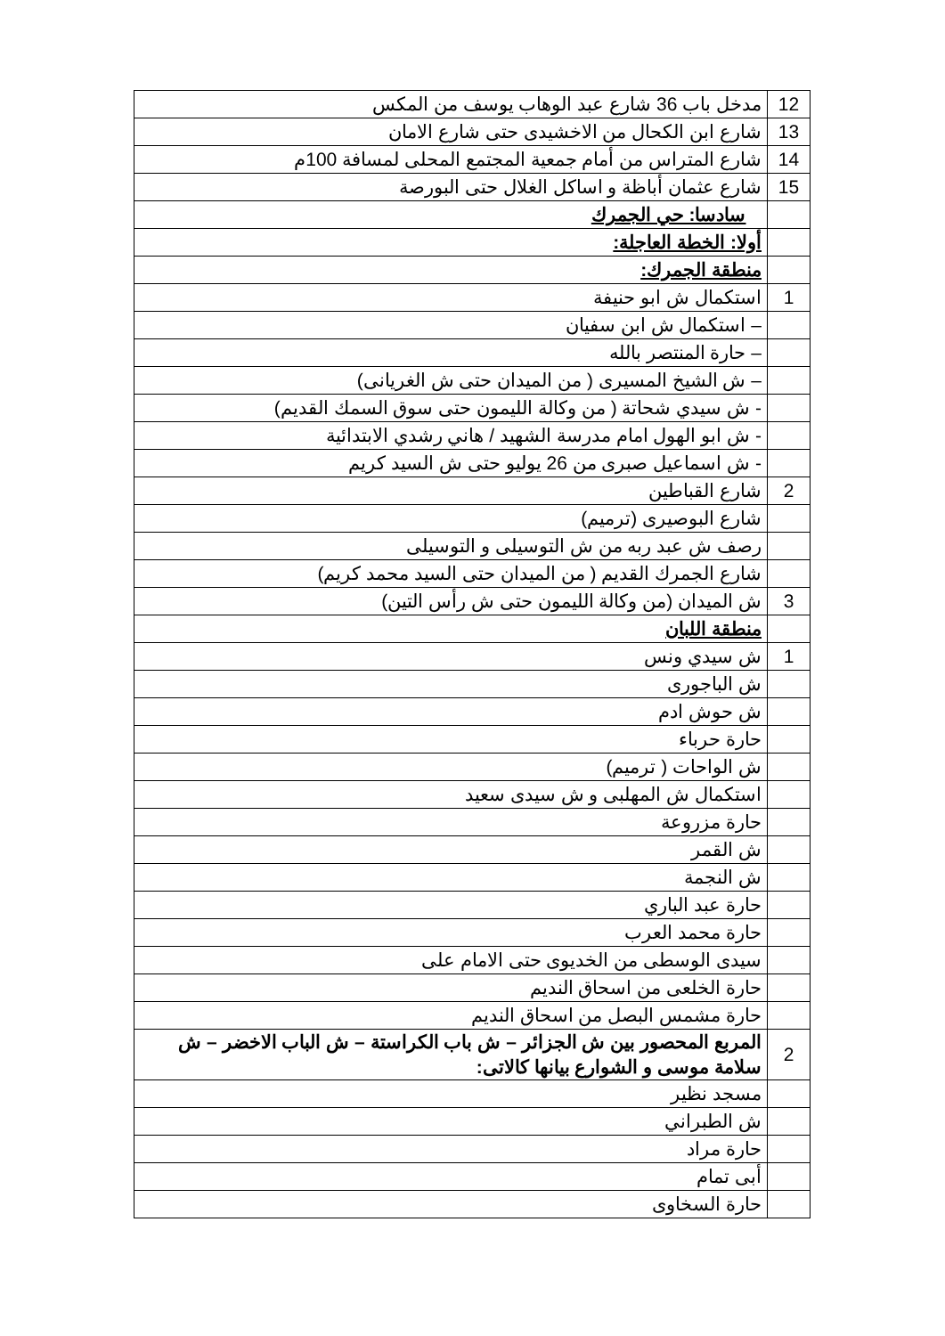| 12 | مدخل باب 36 شارع عبد الوهاب يوسف من المكس |
| 13 | شارع ابن الكحال من الاخشيدى حتى شارع الامان |
| 14 | شارع المتراس من أمام جمعية المجتمع المحلى لمسافة 100م |
| 15 | شارع عثمان أباظة و اساكل الغلال حتى البورصة |
| | سادسا: حي الجمرك |
| | أولا: الخطة العاجلة: |
| | منطقة الجمرك: |
| 1 | استكمال ش ابو حنيفة |
| | – استكمال ش ابن سفيان |
| | – حارة المنتصر بالله |
| | – ش الشيخ المسيرى ( من الميدان حتى ش الغريانى) |
| | - ش سيدي شحاتة ( من وكالة الليمون حتى سوق السمك القديم) |
| | - ش ابو الهول امام مدرسة الشهيد / هاني رشدي الابتدائية |
| | - ش اسماعيل صبرى من 26 يوليو حتى ش السيد كريم |
| 2 | شارع القباطين |
| | شارع البوصيرى (ترميم) |
| | رصف ش عبد ربه من ش التوسيلى و التوسيلى |
| | شارع الجمرك القديم ( من الميدان حتى السيد محمد كريم) |
| 3 | ش الميدان (من وكالة الليمون حتى ش رأس التين) |
| | منطقة اللبان |
| 1 | ش سيدي ونس |
| | ش الباجورى |
| | ش حوش ادم |
| | حارة حرباء |
| | ش الواحات ( ترميم) |
| | استكمال ش المهلبى و ش سيدى سعيد |
| | حارة مزروعة |
| | ش القمر |
| | ش النجمة |
| | حارة عبد الباري |
| | حارة محمد العرب |
| | سيدى الوسطى من الخديوى حتى الامام على |
| | حارة الخلعى من اسحاق النديم |
| | حارة مشمس البصل من اسحاق النديم |
| 2 | المربع المحصور بين ش الجزائر – ش باب الكراستة – ش الباب الاخضر – ش سلامة موسى و الشوارع بيانها كالاتى: |
| | مسجد نظير |
| | ش الطبراني |
| | حارة مراد |
| | أبى تمام |
| | حارة السخاوى |